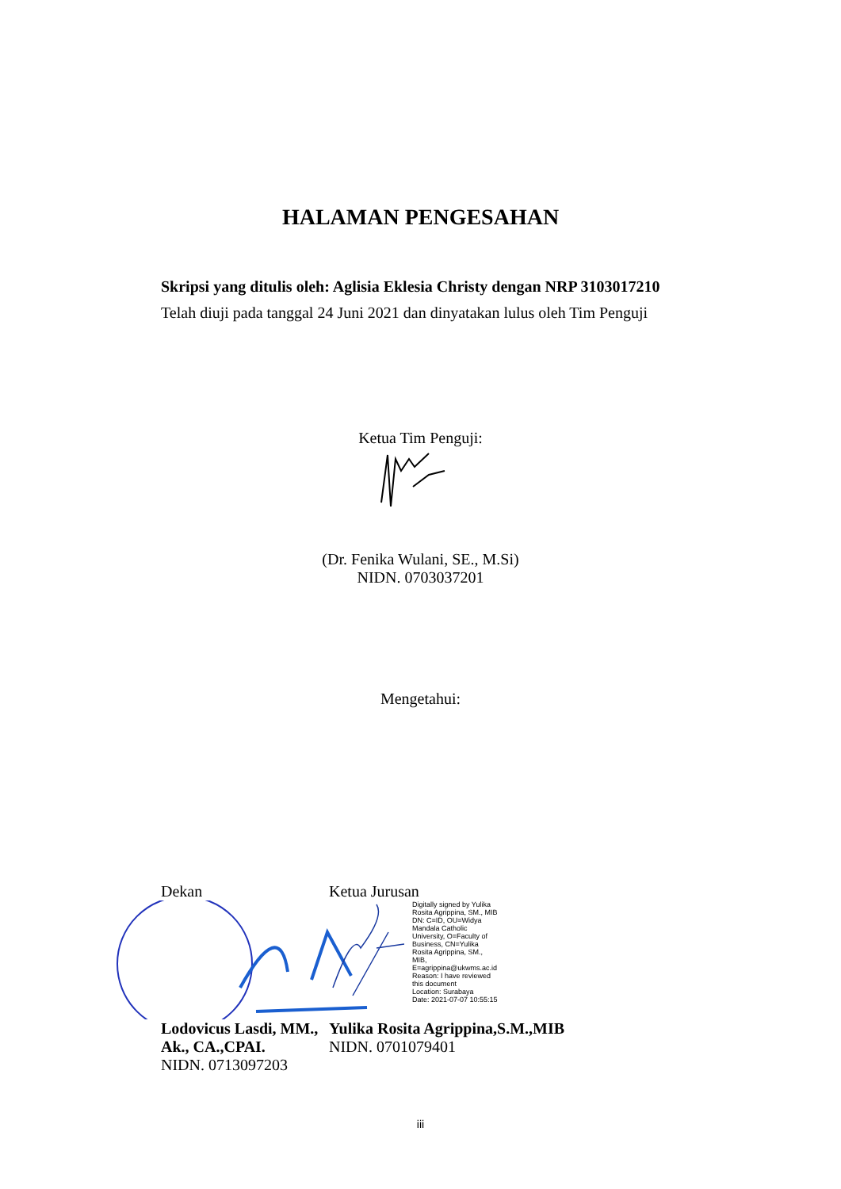HALAMAN PENGESAHAN
Skripsi yang ditulis oleh: Aglisia Eklesia Christy dengan NRP 3103017210
Telah diuji pada tanggal 24 Juni 2021 dan dinyatakan lulus oleh Tim Penguji
Ketua Tim Penguji:
(Dr. Fenika Wulani, SE., M.Si)
NIDN. 0703037201
Mengetahui:
Dekan
Lodovicus Lasdi, MM., Ak., CA.,CPAI.
NIDN. 0713097203
Ketua Jurusan
Digitally signed by Yulika
Rosita Agrippina, SM., MIB
DN: C=ID, OU=Widya
Mandala Catholic
University, O=Faculty of
Business, CN=Yulika
Rosita Agrippina, SM.,
MIB,
E=agrippina@ukwms.ac.id
Reason: I have reviewed
this document
Location: Surabaya
Date: 2021-07-07 10:55:15
Yulika Rosita Agrippina,S.M.,MIB
NIDN. 0701079401
iii